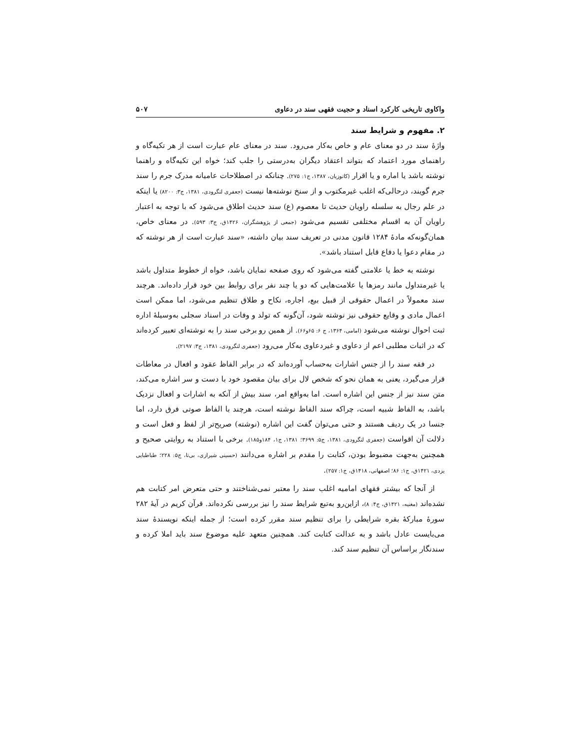واکاوی تاریخی کارکرد اسناد و حجیت فقهی سند در دعاوی ۵۰۷
۲. مفهوم و شرایط سند
واژهٔ سند در دو معنای عام و خاص به‌کار می‌رود. سند در معنای عام عبارت است از هر تکیه‌گاه و راهنمای مورد اعتماد که بتواند اعتقاد دیگران به‌درستی را جلب کند؛ خواه این تکیه‌گاه و راهنما نوشته باشد یا اماره و یا اقرار (کاتوزیان، ۱۳۸۷، ج۱: ۲۷۵). چنانکه در اصطلاحات عامیانه مدرک جرم را سند جرم گویند، درحالی‌که اغلب غیرمکتوب و از سنخ نوشته‌ها نیست (جعفری لنگرودی، ۱۳۸۱، ج۳: ۸۲۰۰) یا اینکه در علم رجال به سلسله راویان حدیث تا معصوم (ع) سند حدیث اطلاق می‌شود که با توجه به اعتبار راویان آن به اقسام مختلفی تقسیم می‌شود (جمعی از پژوهشگران، ۱۴۲۶ق، ج۳: ۵۹۳). در معنای خاص، همان‌گونه‌که مادهٔ ۱۲۸۴ قانون مدنی در تعریف سند بیان داشته، «سند عبارت است از هر نوشته که در مقام دعوا یا دفاع قابل استناد باشد».
نوشته به خط یا علامتی گفته می‌شود که روی صفحه نمایان باشد، خواه از خطوط متداول باشد یا غیرمتداول مانند رمزها یا علامت‌هایی که دو یا چند نفر برای روابط بین خود قرار داده‌اند. هرچند سند معمولاً در اعمال حقوقی از قبیل بیع، اجاره، نکاح و طلاق تنظیم می‌شود، اما ممکن است اعمال مادی و وقایع حقوقی نیز نوشته شود، آن‌گونه که تولد و وفات در اسناد سجلی به‌وسیلهٔ اداره ثبت احوال نوشته می‌شود (امامی، ۱۳۶۴، ج ۶: ۶۵و۶۶). از همین رو برخی سند را به نوشته‌ای تعبیر کرده‌اند که در اثبات مطلبی اعم از دعاوی و غیردعاوی به‌کار می‌رود (جعفری لنگرودی، ۱۳۸۱، ج۳: ۲۱۹۷).
در فقه سند را از جنس اشارات به‌حساب آورده‌اند که در برابر الفاظ عقود و افعال در معاطات قرار می‌گیرد، یعنی به همان نحو که شخص لال برای بیان مقصود خود با دست و سر اشاره می‌کند، متن سند نیز از جنس این اشاره است. اما به‌واقع امر، سند بیش از آنکه به اشارات و افعال نزدیک باشد، به الفاظ شبیه است، چراکه سند الفاظ نوشته است، هرچند با الفاظ صوتی فرق دارد، اما جنسا در یک ردیف هستند و حتی می‌توان گفت این اشاره (نوشته) صریح‌تر از لفظ و فعل است و دلالت آن اقواست (جعفری لنگرودی، ۱۳۸۱، ج۵: ۳۶۹۹؛ ۱۳۸۱، ج۱، ۱۸۴و۱۸۵). برخی با استناد به روایتی صحیح و همچنین به‌جهت مضبوط بودن، کتابت را مقدم بر اشاره می‌دانند (حسینی شیرازی، بی‌تا، ج۵: ۲۲۸؛ طباطبایی یزدی، ۱۴۲۱ق، ج۱: ۸۶؛ اصفهانی، ۱۴۱۸ق، ج۱: ۲۵۷).
از آنجا که بیشتر فقهای امامیه اغلب سند را معتبر نمی‌شناختند و حتی متعرض امر کتابت هم نشده‌اند (مغنیه، ۱۴۲۱ق، ج۴: ۸)، ازاین‌رو به‌تبع شرایط سند را نیز بررسی نکرده‌اند. قرآن کریم در آیهٔ ۲۸۲ سورهٔ مبارکهٔ بقره شرایطی را برای تنظیم سند مقرر کرده است؛ از جمله اینکه نویسندهٔ سند می‌بایست عادل باشد و به عدالت کتابت کند. همچنین متعهد علیه موضوع سند باید املا کرده و سندنگار براساس آن تنظیم سند کند.